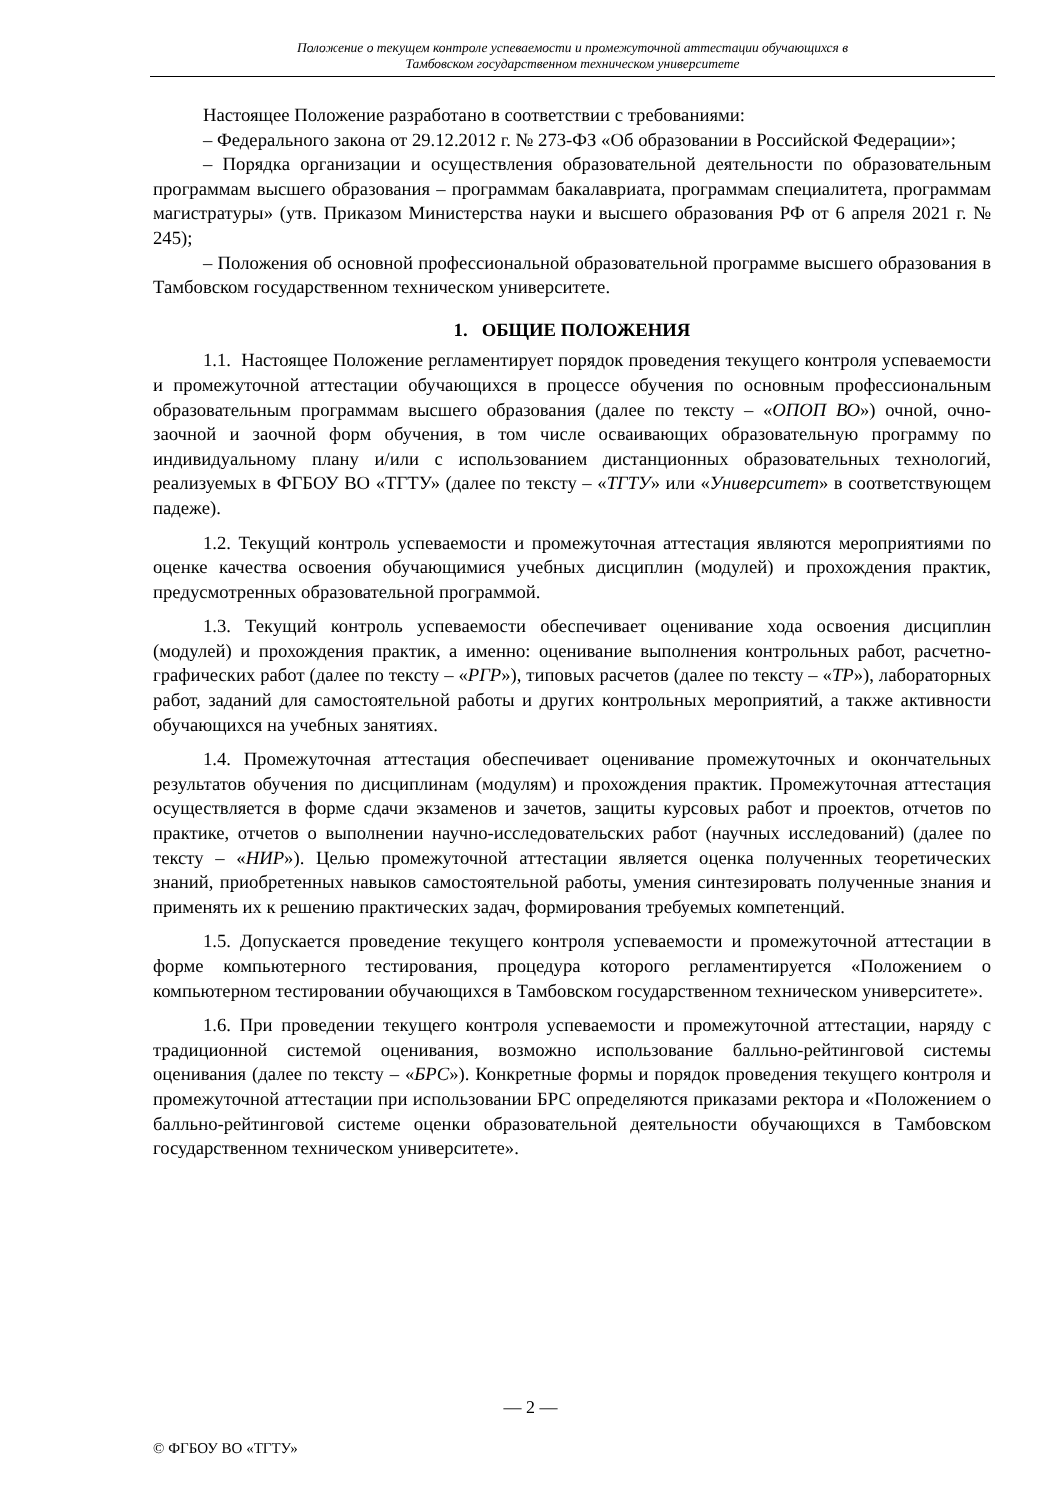Положение о текущем контроле успеваемости и промежуточной аттестации обучающихся в
Тамбовском государственном техническом университете
Настоящее Положение разработано в соответствии с требованиями:
– Федерального закона от 29.12.2012 г. № 273-ФЗ «Об образовании в Российской Федерации»;
– Порядка организации и осуществления образовательной деятельности по образовательным программам высшего образования – программам бакалавриата, программам специалитета, программам магистратуры» (утв. Приказом Министерства науки и высшего образования РФ от 6 апреля 2021 г. № 245);
– Положения об основной профессиональной образовательной программе высшего образования в Тамбовском государственном техническом университете.
1. ОБЩИЕ ПОЛОЖЕНИЯ
1.1. Настоящее Положение регламентирует порядок проведения текущего контроля успеваемости и промежуточной аттестации обучающихся в процессе обучения по основным профессиональным образовательным программам высшего образования (далее по тексту – «ОПОП ВО») очной, очно-заочной и заочной форм обучения, в том числе осваивающих образовательную программу по индивидуальному плану и/или с использованием дистанционных образовательных технологий, реализуемых в ФГБОУ ВО «ТГТУ» (далее по тексту – «ТГТУ» или «Университет» в соответствующем падеже).
1.2. Текущий контроль успеваемости и промежуточная аттестация являются мероприятиями по оценке качества освоения обучающимися учебных дисциплин (модулей) и прохождения практик, предусмотренных образовательной программой.
1.3. Текущий контроль успеваемости обеспечивает оценивание хода освоения дисциплин (модулей) и прохождения практик, а именно: оценивание выполнения контрольных работ, расчетно-графических работ (далее по тексту – «РГР»), типовых расчетов (далее по тексту – «ТР»), лабораторных работ, заданий для самостоятельной работы и других контрольных мероприятий, а также активности обучающихся на учебных занятиях.
1.4. Промежуточная аттестация обеспечивает оценивание промежуточных и окончательных результатов обучения по дисциплинам (модулям) и прохождения практик. Промежуточная аттестация осуществляется в форме сдачи экзаменов и зачетов, защиты курсовых работ и проектов, отчетов по практике, отчетов о выполнении научно-исследовательских работ (научных исследований) (далее по тексту – «НИР»). Целью промежуточной аттестации является оценка полученных теоретических знаний, приобретенных навыков самостоятельной работы, умения синтезировать полученные знания и применять их к решению практических задач, формирования требуемых компетенций.
1.5. Допускается проведение текущего контроля успеваемости и промежуточной аттестации в форме компьютерного тестирования, процедура которого регламентируется «Положением о компьютерном тестировании обучающихся в Тамбовском государственном техническом университете».
1.6. При проведении текущего контроля успеваемости и промежуточной аттестации, наряду с традиционной системой оценивания, возможно использование балльно-рейтинговой системы оценивания (далее по тексту – «БРС»). Конкретные формы и порядок проведения текущего контроля и промежуточной аттестации при использовании БРС определяются приказами ректора и «Положением о балльно-рейтинговой системе оценки образовательной деятельности обучающихся в Тамбовском государственном техническом университете».
— 2 —
© ФГБОУ ВО «ТГТУ»